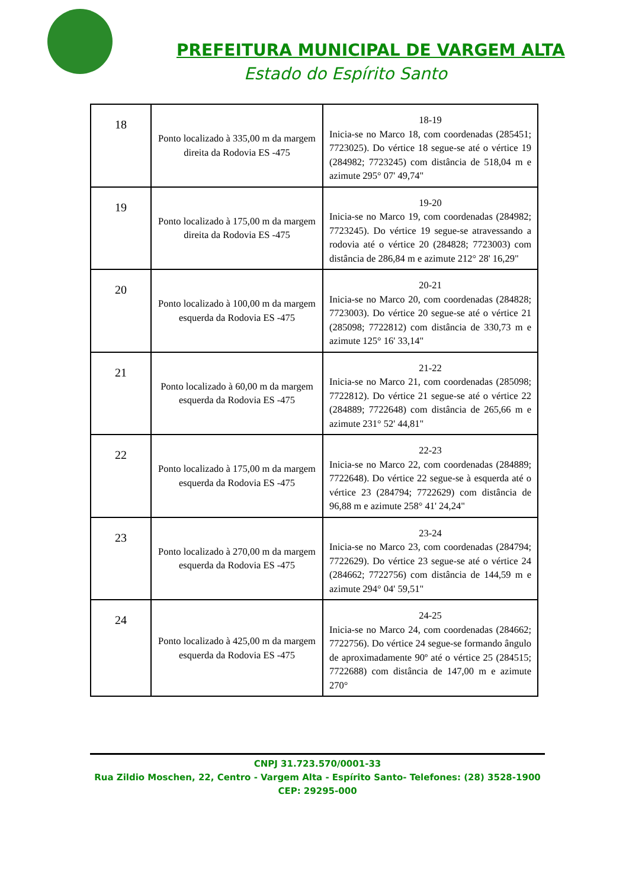PREFEITURA MUNICIPAL DE VARGEM ALTA
Estado do Espírito Santo
| 18 | Ponto localizado à 335,00 m da margem direita da Rodovia ES -475 | 18-19 Inicia-se no Marco 18, com coordenadas (285451; 7723025). Do vértice 18 segue-se até o vértice 19 (284982; 7723245) com distância de 518,04 m e azimute 295° 07' 49,74" |
| 19 | Ponto localizado à 175,00 m da margem direita da Rodovia ES -475 | 19-20 Inicia-se no Marco 19, com coordenadas (284982; 7723245). Do vértice 19 segue-se atravessando a rodovia até o vértice 20 (284828; 7723003) com distância de 286,84 m e azimute 212° 28' 16,29" |
| 20 | Ponto localizado à 100,00 m da margem esquerda da Rodovia ES -475 | 20-21 Inicia-se no Marco 20, com coordenadas (284828; 7723003). Do vértice 20 segue-se até o vértice 21 (285098; 7722812) com distância de 330,73 m e azimute 125° 16' 33,14" |
| 21 | Ponto localizado à 60,00 m da margem esquerda da Rodovia ES -475 | 21-22 Inicia-se no Marco 21, com coordenadas (285098; 7722812). Do vértice 21 segue-se até o vértice 22 (284889; 7722648) com distância de 265,66 m e azimute 231° 52' 44,81" |
| 22 | Ponto localizado à 175,00 m da margem esquerda da Rodovia ES -475 | 22-23 Inicia-se no Marco 22, com coordenadas (284889; 7722648). Do vértice 22 segue-se à esquerda até o vértice 23 (284794; 7722629) com distância de 96,88 m e azimute 258° 41' 24,24" |
| 23 | Ponto localizado à 270,00 m da margem esquerda da Rodovia ES -475 | 23-24 Inicia-se no Marco 23, com coordenadas (284794; 7722629). Do vértice 23 segue-se até o vértice 24 (284662; 7722756) com distância de 144,59 m e azimute 294° 04' 59,51" |
| 24 | Ponto localizado à 425,00 m da margem esquerda da Rodovia ES -475 | 24-25 Inicia-se no Marco 24, com coordenadas (284662; 7722756). Do vértice 24 segue-se formando ângulo de aproximadamente 90º até o vértice 25 (284515; 7722688) com distância de 147,00 m e azimute 270° |
CNPJ 31.723.570/0001-33
Rua Zildio Moschen, 22, Centro - Vargem Alta - Espírito Santo- Telefones: (28) 3528-1900
CEP: 29295-000